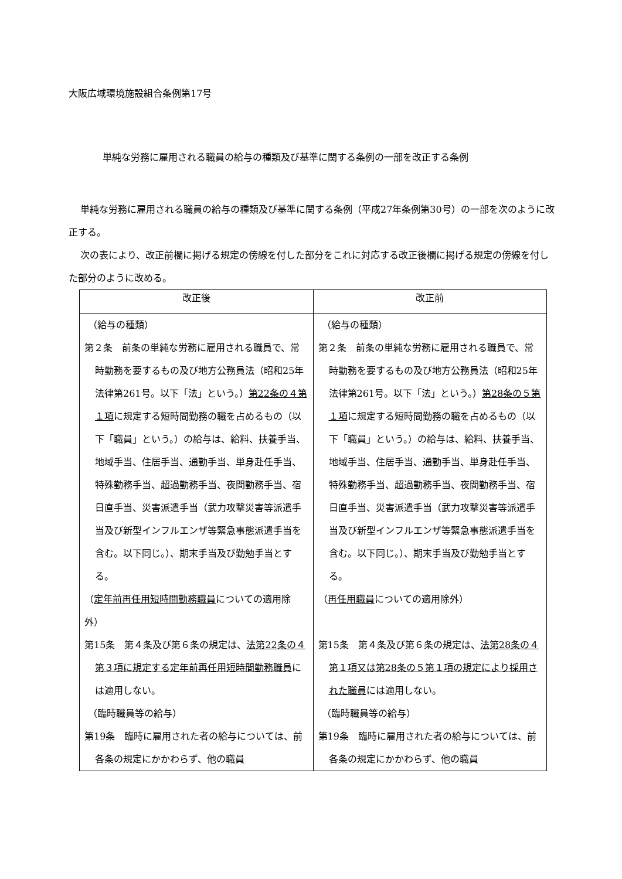大阪広域環境施設組合条例第17号
単純な労務に雇用される職員の給与の種類及び基準に関する条例の一部を改正する条例
単純な労務に雇用される職員の給与の種類及び基準に関する条例（平成27年条例第30号）の一部を次のように改正する。
次の表により、改正前欄に掲げる規定の傍線を付した部分をこれに対応する改正後欄に掲げる規定の傍線を付した部分のように改める。
| 改正後 | 改正前 |
| --- | --- |
| （給与の種類） 第２条 前条の単純な労務に雇用される職員で、常時勤務を要するもの及び地方公務員法（昭和25年法律第261号。以下「法」という。） 第22条の４第１項 に規定する短時間勤務の職を占めるもの（以下「職員」という。）の給与は、給料、扶養手当、地域手当、住居手当、通勤手当、単身赴任手当、特殊勤務手当、超過勤務手当、夜間勤務手当、宿日直手当、災害派遣手当（武力攻撃災害等派遣手当及び新型インフルエンザ等緊急事態派遣手当を含む。以下同じ。）、期末手当及び勤勉手当とする。 （ 定年前再任用短時間勤務職員 についての適用除外） 第15条 第４条及び第６条の規定は、 法第22条の４第３項に規定する定年前再任用短時間勤務職員 には適用しない。 （臨時職員等の給与） 第19条 臨時に雇用された者の給与については、前各条の規定にかかわらず、他の職員 | （給与の種類） 第２条 前条の単純な労務に雇用される職員で、常時勤務を要するもの及び地方公務員法（昭和25年法律第261号。以下「法」という。） 第28条の５第１項 に規定する短時間勤務の職を占めるもの（以下「職員」という。）の給与は、給料、扶養手当、地域手当、住居手当、通勤手当、単身赴任手当、特殊勤務手当、超過勤務手当、夜間勤務手当、宿日直手当、災害派遣手当（武力攻撃災害等派遣手当及び新型インフルエンザ等緊急事態派遣手当を含む。以下同じ。）、期末手当及び勤勉手当とする。 （ 再任用職員 についての適用除外） 第15条 第４条及び第６条の規定は、 法第28条の４第１項又は第28条の５第１項の規定により採用された職員 には適用しない。 （臨時職員等の給与） 第19条 臨時に雇用された者の給与については、前各条の規定にかかわらず、他の職員 |